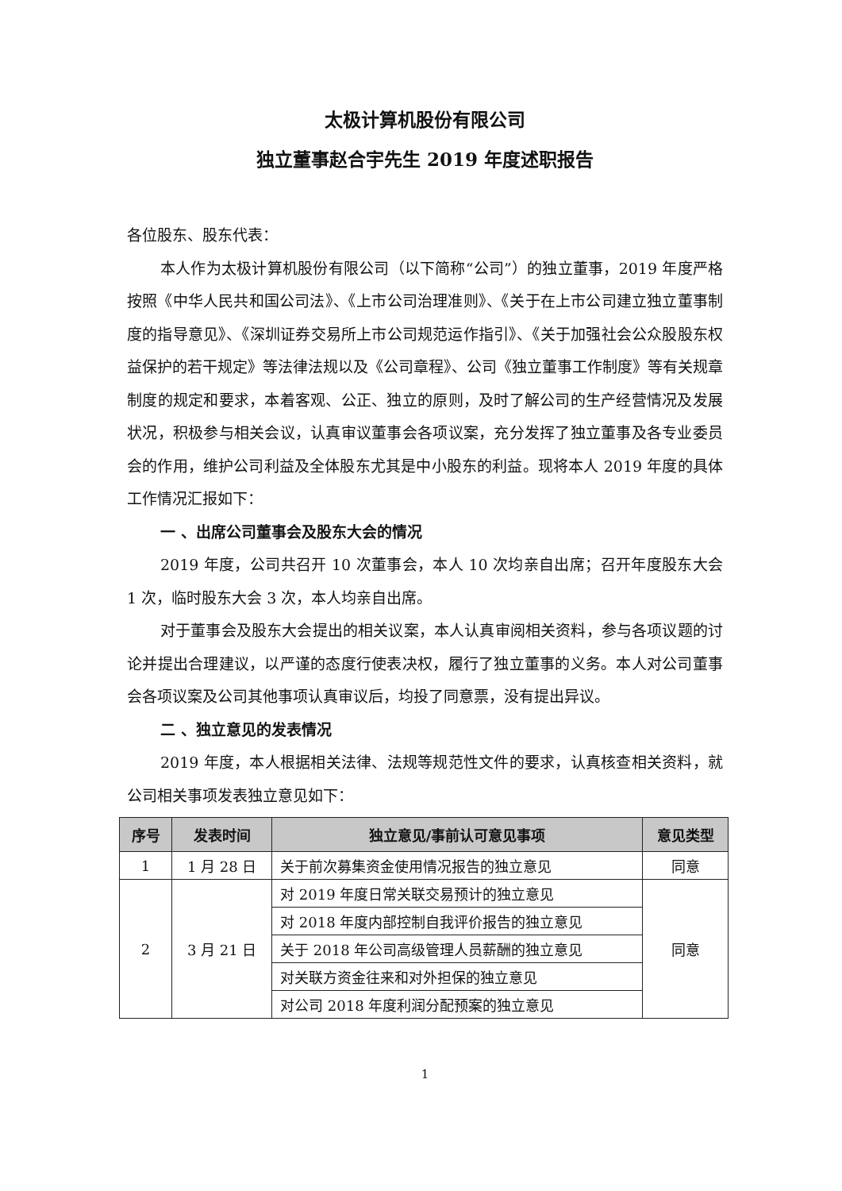太极计算机股份有限公司
独立董事赵合宇先生 2019 年度述职报告
各位股东、股东代表：
本人作为太极计算机股份有限公司（以下简称“公司”）的独立董事，2019 年度严格按照《中华人民共和国公司法》、《上市公司治理准则》、《关于在上市公司建立独立董事制度的指导意见》、《深圳证券交易所上市公司规范运作指引》、《关于加强社会公众股股东权益保护的若干规定》等法律法规以及《公司章程》、公司《独立董事工作制度》等有关规章制度的规定和要求，本着客观、公正、独立的原则，及时了解公司的生产经营情况及发展状况，积极参与相关会议，认真审议董事会各项议案，充分发挥了独立董事及各专业委员会的作用，维护公司利益及全体股东尤其是中小股东的利益。现将本人 2019 年度的具体工作情况汇报如下：
一 、出席公司董事会及股东大会的情况
2019 年度，公司共召开 10 次董事会，本人 10 次均亲自出席；召开年度股东大会 1 次，临时股东大会 3 次，本人均亲自出席。
对于董事会及股东大会提出的相关议案，本人认真审阅相关资料，参与各项议题的讨论并提出合理建议，以严谨的态度行使表决权，履行了独立董事的义务。本人对公司董事会各项议案及公司其他事项认真审议后，均投了同意票，没有提出异议。
二 、独立意见的发表情况
2019 年度，本人根据相关法律、法规等规范性文件的要求，认真核查相关资料，就公司相关事项发表独立意见如下：
| 序号 | 发表时间 | 独立意见/事前认可意见事项 | 意见类型 |
| --- | --- | --- | --- |
| 1 | 1 月 28 日 | 关于前次募集资金使用情况报告的独立意见 | 同意 |
| 2 | 3 月 21 日 | 对 2019 年度日常关联交易预计的独立意见 | 同意 |
| | | 对 2018 年度内部控制自我评价报告的独立意见 | |
| | | 关于 2018 年公司高级管理人员薪酬的独立意见 | |
| | | 对关联方资金往来和对外担保的独立意见 | |
| | | 对公司 2018 年度利润分配预案的独立意见 | |
1